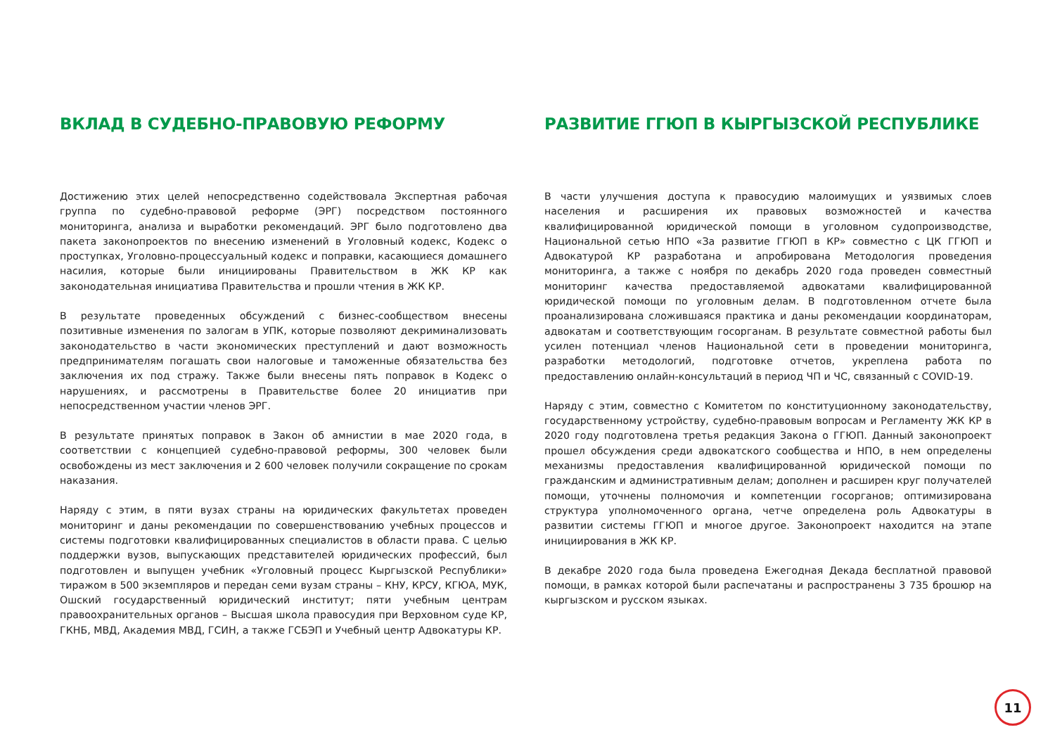ВКЛАД В СУДЕБНО-ПРАВОВУЮ РЕФОРМУ
Достижению этих целей непосредственно содействовала Экспертная рабочая группа по судебно-правовой реформе (ЭРГ) посредством постоянного мониторинга, анализа и выработки рекомендаций. ЭРГ было подготовлено два пакета законопроектов по внесению изменений в Уголовный кодекс, Кодекс о проступках, Уголовно-процессуальный кодекс и поправки, касающиеся домашнего насилия, которые были инициированы Правительством в ЖК КР как законодательная инициатива Правительства и прошли чтения в ЖК КР.
В результате проведенных обсуждений с бизнес-сообществом внесены позитивные изменения по залогам в УПК, которые позволяют декриминализовать законодательство в части экономических преступлений и дают возможность предпринимателям погашать свои налоговые и таможенные обязательства без заключения их под стражу. Также были внесены пять поправок в Кодекс о нарушениях, и рассмотрены в Правительстве более 20 инициатив при непосредственном участии членов ЭРГ.
В результате принятых поправок в Закон об амнистии в мае 2020 года, в соответствии с концепцией судебно-правовой реформы, 300 человек были освобождены из мест заключения и 2 600 человек получили сокращение по срокам наказания.
Наряду с этим, в пяти вузах страны на юридических факультетах проведен мониторинг и даны рекомендации по совершенствованию учебных процессов и системы подготовки квалифицированных специалистов в области права. С целью поддержки вузов, выпускающих представителей юридических профессий, был подготовлен и выпущен учебник «Уголовный процесс Кыргызской Республики» тиражом в 500 экземпляров и передан семи вузам страны – КНУ, КРСУ, КГЮА, МУК, Ошский государственный юридический институт; пяти учебным центрам правоохранительных органов – Высшая школа правосудия при Верховном суде КР, ГКНБ, МВД, Академия МВД, ГСИН, а также ГСБЭП и Учебный центр Адвокатуры КР.
РАЗВИТИЕ ГГЮП В КЫРГЫЗСКОЙ РЕСПУБЛИКЕ
В части улучшения доступа к правосудию малоимущих и уязвимых слоев населения и расширения их правовых возможностей и качества квалифицированной юридической помощи в уголовном судопроизводстве, Национальной сетью НПО «За развитие ГГЮП в КР» совместно с ЦК ГГЮП и Адвокатурой КР разработана и апробирована Методология проведения мониторинга, а также с ноября по декабрь 2020 года проведен совместный мониторинг качества предоставляемой адвокатами квалифицированной юридической помощи по уголовным делам. В подготовленном отчете была проанализирована сложившаяся практика и даны рекомендации координаторам, адвокатам и соответствующим госорганам. В результате совместной работы был усилен потенциал членов Национальной сети в проведении мониторинга, разработки методологий, подготовке отчетов, укреплена работа по предоставлению онлайн-консультаций в период ЧП и ЧС, связанный с COVID-19.
Наряду с этим, совместно с Комитетом по конституционному законодательству, государственному устройству, судебно-правовым вопросам и Регламенту ЖК КР в 2020 году подготовлена третья редакция Закона о ГГЮП. Данный законопроект прошел обсуждения среди адвокатского сообщества и НПО, в нем определены механизмы предоставления квалифицированной юридической помощи по гражданским и административным делам; дополнен и расширен круг получателей помощи, уточнены полномочия и компетенции госорганов; оптимизирована структура уполномоченного органа, четче определена роль Адвокатуры в развитии системы ГГЮП и многое другое. Законопроект находится на этапе инициирования в ЖК КР.
В декабре 2020 года была проведена Ежегодная Декада бесплатной правовой помощи, в рамках которой были распечатаны и распространены 3 735 брошюр на кыргызском и русском языках.
11